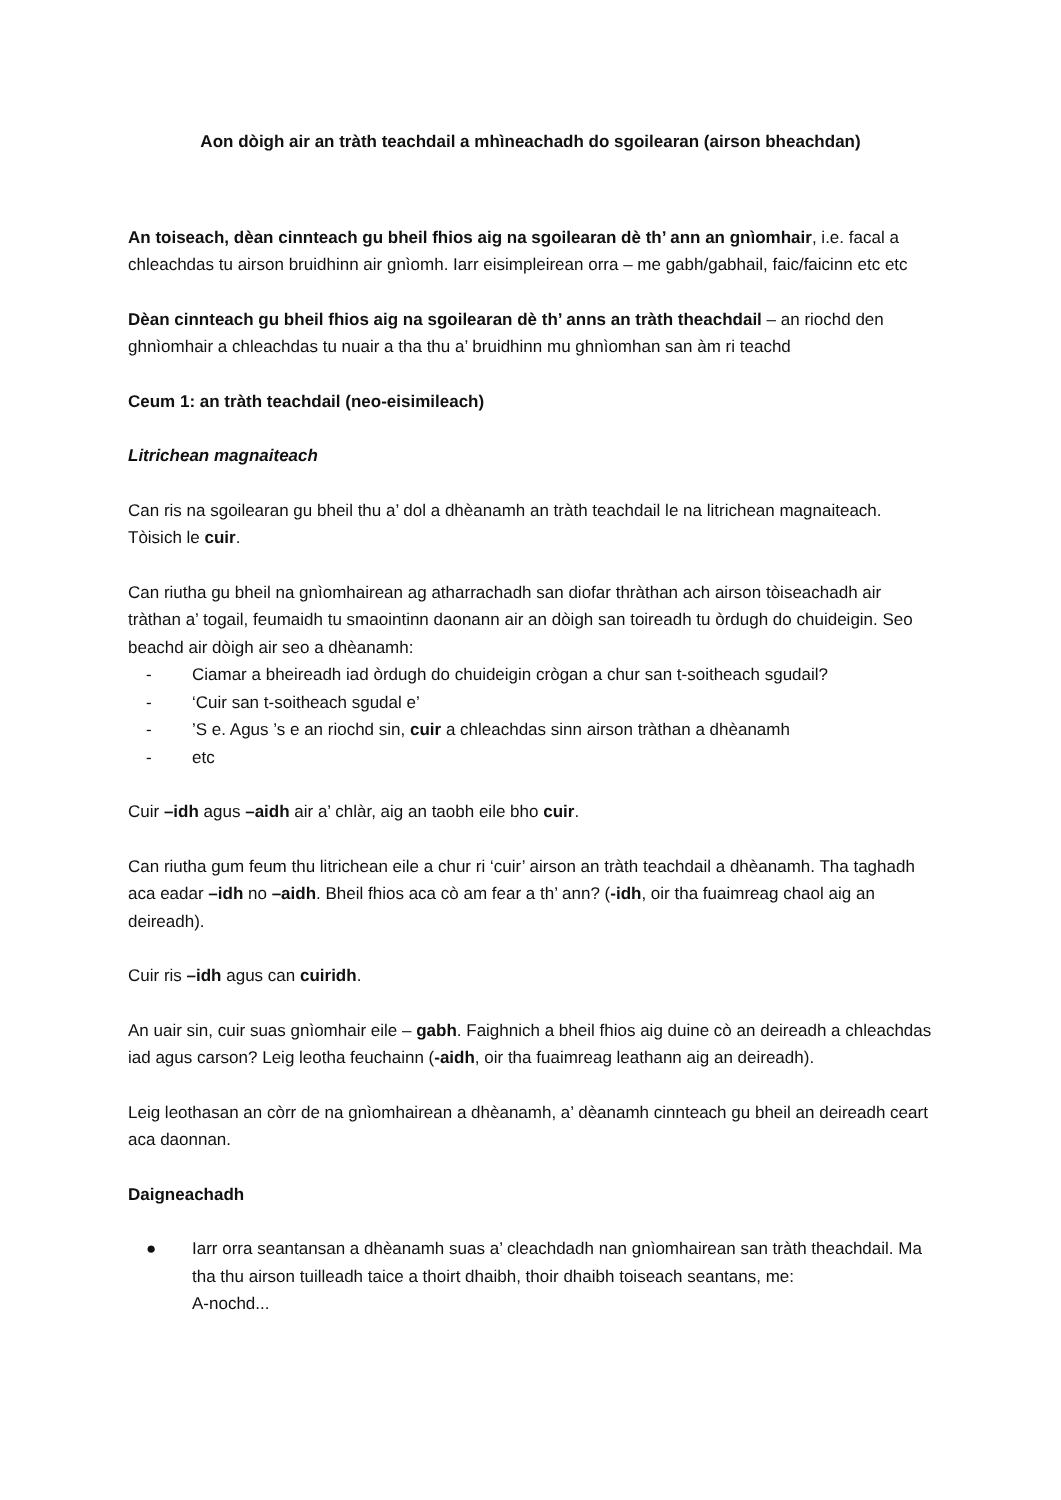Aon dòigh air an tràth teachdail a mhìneachadh do sgoilearan (airson bheachdan)
An toiseach, dèan cinnteach gu bheil fhios aig na sgoilearan dè th’ ann an gnìomhair, i.e. facal a chleachdas tu airson bruidhinn air gnìomh. Iarr eisimpleirean orra – me gabh/gabhail, faic/faicinn etc etc
Dèan cinnteach gu bheil fhios aig na sgoilearan dè th’ anns an tràth theachdail – an riochd den ghnìomhair a chleachdas tu nuair a tha thu a’ bruidhinn mu ghnìomhan san àm ri teachd
Ceum 1: an tràth teachdail (neo-eisimileach)
Litrichean magnaiteach
Can ris na sgoilearan gu bheil thu a’ dol a dhèanamh an tràth teachdail le na litrichean magnaiteach. Tòisich le cuir.
Can riutha gu bheil na gnìomhairean ag atharrachadh san diofar thràthan ach airson tòiseachadh air tràthan a’ togail, feumaidh tu smaointinn daonann air an dòigh san toireadh tu òrdugh do chuideigin. Seo beachd air dòigh air seo a dhèanamh:
- Ciamar a bheireadh iad òrdugh do chuideigin crògan a chur san t-soitheach sgudail?
- ‘Cuir san t-soitheach sgudal e’
-’S e. Agus ’s e an riochd sin, cuir a chleachdas sinn airson tràthan a dhèanamh
- etc
Cuir –idh agus –aidh air a’ chlàr, aig an taobh eile bho cuir.
Can riutha gum feum thu litrichean eile a chur ri ‘cuir’ airson an tràth teachdail a dhèanamh. Tha taghadh aca eadar –idh no –aidh. Bheil fhios aca cò am fear a th’ ann? (-idh, oir tha fuaimreag chaol aig an deireadh).
Cuir ris –idh agus can cuiridh.
An uair sin, cuir suas gnìomhair eile – gabh. Faighnich a bheil fhios aig duine cò an deireadh a chleachdas iad agus carson? Leig leotha feuchainn (-aidh, oir tha fuaimreag leathann aig an deireadh).
Leig leothasan an còrr de na gnìomhairean a dhèanamh, a’ dèanamh cinnteach gu bheil an deireadh ceart aca daonnan.
Daigneachadh
● Iarr orra seantansan a dhèanamh suas a’ cleachdadh nan gnìomhairean san tràth theachdail. Ma tha thu airson tuilleadh taice a thoirt dhaibh, thoir dhaibh toiseach seantans, me:
A-nochd...